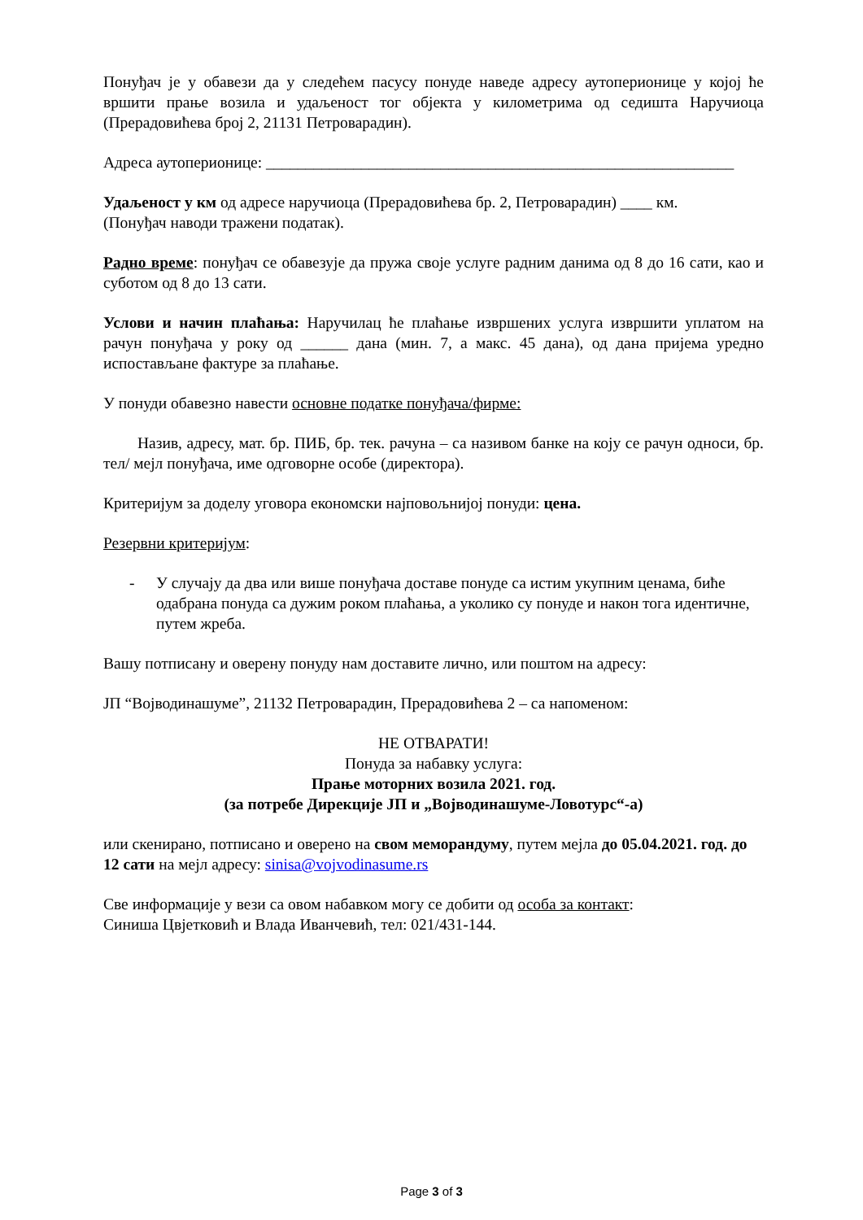Понуђач је у обавези да у следећем пасусу понуде наведе адресу аутоперионице у којој ће вршити прање возила и удаљеност тог објекта у километрима од седишта Наручиоца (Прерадовићева број 2, 21131 Петроварадин).
Адреса аутоперионице: ___________________________________________________________
Удаљеност у км од адресе наручиоца (Прерадовићева бр. 2, Петроварадин) ____ км.
(Понуђач наводи тражени податак).
Радно време: понуђач се обавезује да пружа своје услуге радним данима од 8 до 16 сати, као и суботом од 8 до 13 сати.
Услови и начин плаћања: Наручилац ће плаћање извршених услуга извршити уплатом на рачун понуђача у року од ______ дана (мин. 7, а макс. 45 дана), од дана пријема уредно испостављане фактуре за плаћање.
У понуди обавезно навести основне податке понуђача/фирме:
Назив, адресу, мат. бр. ПИБ, бр. тек. рачуна – са називом банке на коју се рачун односи, бр. тел/ мејл понуђача, име одговорне особе (директора).
Критеријум за доделу уговора економски најповољнијој понуди: цена.
Резервни критеријум:
- У случају да два или више понуђача доставе понуде са истим укупним ценама, биће одабрана понуда са дужим роком плаћања, а уколико су понуде и након тога идентичне, путем жреба.
Вашу потписану и оверену понуду нам доставите лично, или поштом на адресу:
ЈП “Војводинашуме”, 21132 Петроварадин, Прерадовићева 2 – са напоменом:
НЕ ОТВАРАТИ!
Понуда за набавку услуга:
Прање моторних возила 2021. год.
(за потребе Дирекције ЈП и „Војводинашуме-Ловотурс“-а)
или скенирано, потписано и оверено на свом меморандуму, путем мејла до 05.04.2021. год. до 12 сати на мејл адресу: sinisa@vojvodinasume.rs
Све информације у вези са овом набавком могу се добити од особа за контакт:
Синиша Цвјетковић и Влада Иванчевић, тел: 021/431-144.
Page 3 of 3